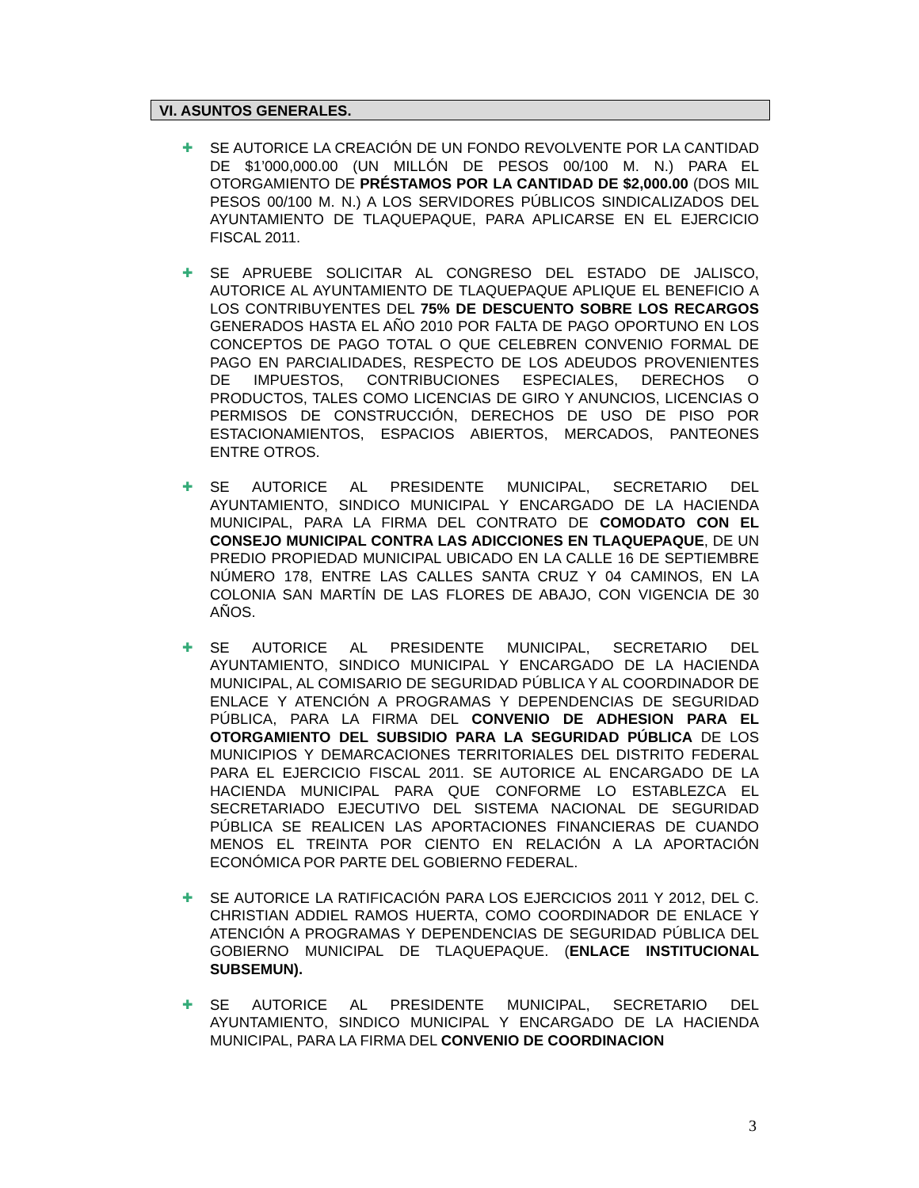VI. ASUNTOS GENERALES.
✚
SE AUTORICE LA CREACIÓN DE UN FONDO REVOLVENTE POR LA CANTIDAD DE $1’000,000.00 (UN MILLÓN DE PESOS 00/100 M. N.) PARA EL OTORGAMIENTO DE PRÉSTAMOS POR LA CANTIDAD DE $2,000.00 (DOS MIL PESOS 00/100 M. N.) A LOS SERVIDORES PÚBLICOS SINDICALIZADOS DEL AYUNTAMIENTO DE TLAQUEPAQUE, PARA APLICARSE EN EL EJERCICIO FISCAL 2011.
✚
SE APRUEBE SOLICITAR AL CONGRESO DEL ESTADO DE JALISCO, AUTORICE AL AYUNTAMIENTO DE TLAQUEPAQUE APLIQUE EL BENEFICIO A LOS CONTRIBUYENTES DEL 75% DE DESCUENTO SOBRE LOS RECARGOS GENERADOS HASTA EL AÑO 2010 POR FALTA DE PAGO OPORTUNO EN LOS CONCEPTOS DE PAGO TOTAL O QUE CELEBREN CONVENIO FORMAL DE PAGO EN PARCIALIDADES, RESPECTO DE LOS ADEUDOS PROVENIENTES DE IMPUESTOS, CONTRIBUCIONES ESPECIALES, DERECHOS O PRODUCTOS, TALES COMO LICENCIAS DE GIRO Y ANUNCIOS, LICENCIAS O PERMISOS DE CONSTRUCCIÓN, DERECHOS DE USO DE PISO POR ESTACIONAMIENTOS, ESPACIOS ABIERTOS, MERCADOS, PANTEONES ENTRE OTROS.
✚
SE AUTORICE AL PRESIDENTE MUNICIPAL, SECRETARIO DEL AYUNTAMIENTO, SINDICO MUNICIPAL Y ENCARGADO DE LA HACIENDA MUNICIPAL, PARA LA FIRMA DEL CONTRATO DE COMODATO CON EL CONSEJO MUNICIPAL CONTRA LAS ADICCIONES EN TLAQUEPAQUE, DE UN PREDIO PROPIEDAD MUNICIPAL UBICADO EN LA CALLE 16 DE SEPTIEMBRE NÚMERO 178, ENTRE LAS CALLES SANTA CRUZ Y 04 CAMINOS, EN LA COLONIA SAN MARTÍN DE LAS FLORES DE ABAJO, CON VIGENCIA DE 30 AÑOS.
✚
SE AUTORICE AL PRESIDENTE MUNICIPAL, SECRETARIO DEL AYUNTAMIENTO, SINDICO MUNICIPAL Y ENCARGADO DE LA HACIENDA MUNICIPAL, AL COMISARIO DE SEGURIDAD PÚBLICA Y AL COORDINADOR DE ENLACE Y ATENCIÓN A PROGRAMAS Y DEPENDENCIAS DE SEGURIDAD PÚBLICA, PARA LA FIRMA DEL CONVENIO DE ADHESION PARA EL OTORGAMIENTO DEL SUBSIDIO PARA LA SEGURIDAD PÚBLICA DE LOS MUNICIPIOS Y DEMARCACIONES TERRITORIALES DEL DISTRITO FEDERAL PARA EL EJERCICIO FISCAL 2011. SE AUTORICE AL ENCARGADO DE LA HACIENDA MUNICIPAL PARA QUE CONFORME LO ESTABLEZCA EL SECRETARIADO EJECUTIVO DEL SISTEMA NACIONAL DE SEGURIDAD PÚBLICA SE REALICEN LAS APORTACIONES FINANCIERAS DE CUANDO MENOS EL TREINTA POR CIENTO EN RELACIÓN A LA APORTACIÓN ECONÓMICA POR PARTE DEL GOBIERNO FEDERAL.
✚
SE AUTORICE LA RATIFICACIÓN PARA LOS EJERCICIOS 2011 Y 2012, DEL C. CHRISTIAN ADDIEL RAMOS HUERTA, COMO COORDINADOR DE ENLACE Y ATENCIÓN A PROGRAMAS Y DEPENDENCIAS DE SEGURIDAD PÚBLICA DEL GOBIERNO MUNICIPAL DE TLAQUEPAQUE. (ENLACE INSTITUCIONAL SUBSEMUN).
✚
SE AUTORICE AL PRESIDENTE MUNICIPAL, SECRETARIO DEL AYUNTAMIENTO, SINDICO MUNICIPAL Y ENCARGADO DE LA HACIENDA MUNICIPAL, PARA LA FIRMA DEL CONVENIO DE COORDINACION
3